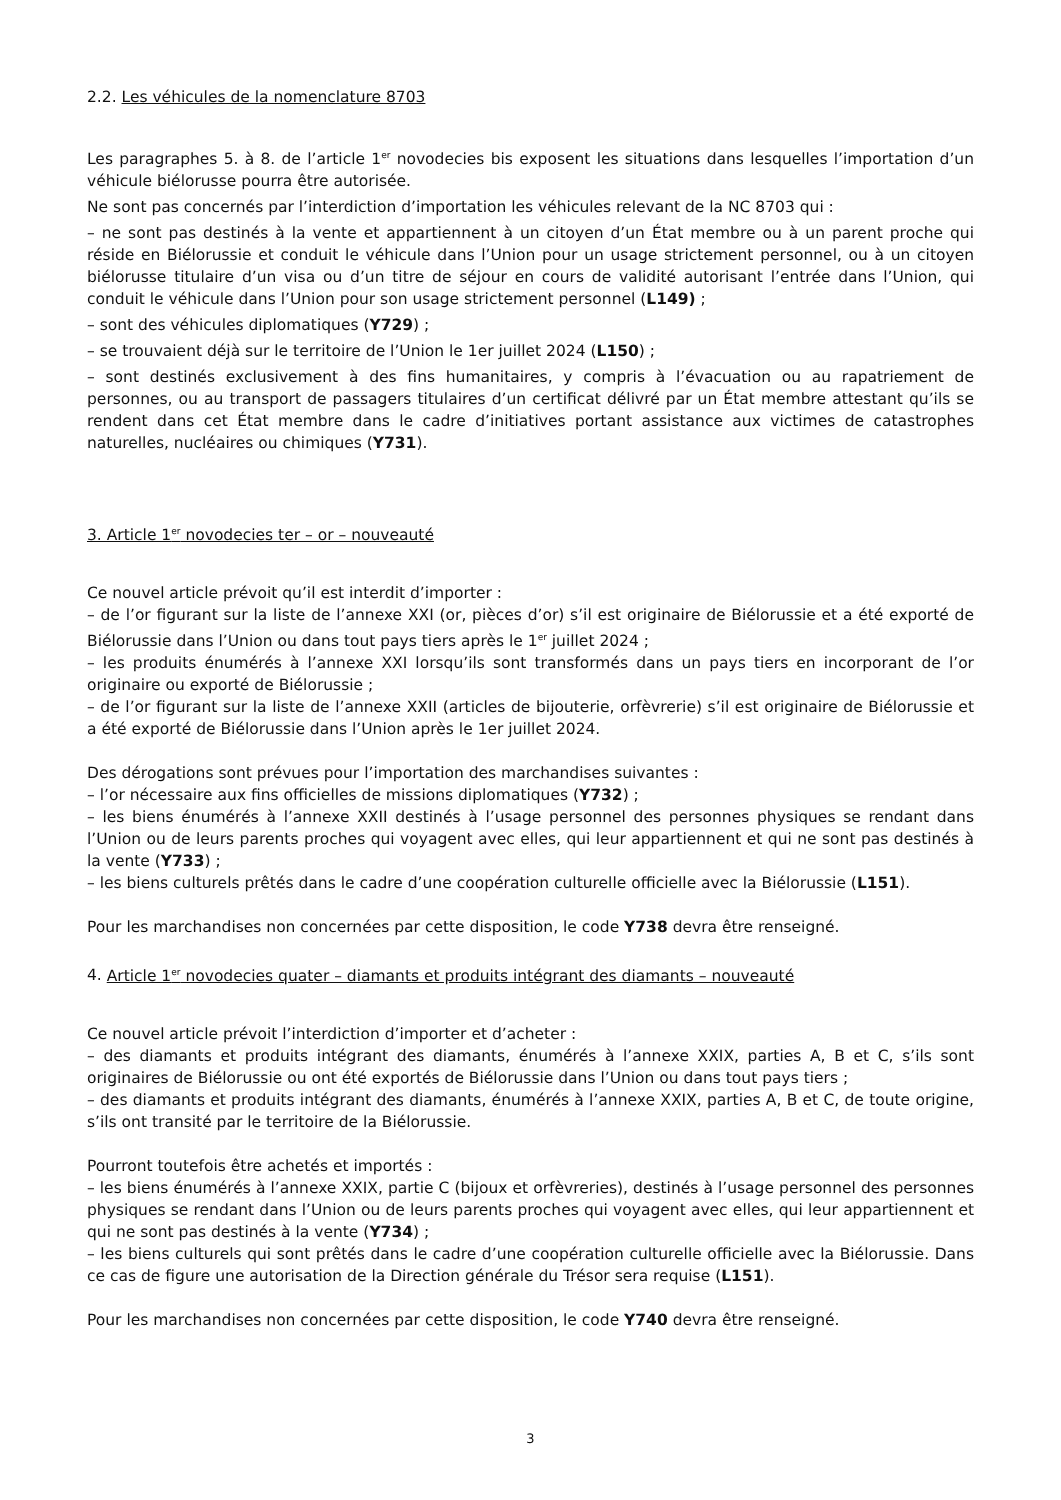2.2. Les véhicules de la nomenclature 8703
Les paragraphes 5. à 8. de l’article 1<sup>er</sup> novodecies bis exposent les situations dans lesquelles l’importation d’un véhicule biélorusse pourra être autorisée.
Ne sont pas concernés par l’interdiction d’importation les véhicules relevant de la NC 8703 qui :
– ne sont pas destinés à la vente et appartiennent à un citoyen d’un État membre ou à un parent proche qui réside en Biélorussie et conduit le véhicule dans l’Union pour un usage strictement personnel, ou à un citoyen biélorusse titulaire d’un visa ou d’un titre de séjour en cours de validité autorisant l’entrée dans l’Union, qui conduit le véhicule dans l’Union pour son usage strictement personnel (L149) ;
– sont des véhicules diplomatiques (Y729) ;
– se trouvaient déjà sur le territoire de l’Union le 1er juillet 2024 (L150) ;
– sont destinés exclusivement à des fins humanitaires, y compris à l’évacuation ou au rapatriement de personnes, ou au transport de passagers titulaires d’un certificat délivré par un État membre attestant qu’ils se rendent dans cet État membre dans le cadre d’initiatives portant assistance aux victimes de catastrophes naturelles, nucléaires ou chimiques (Y731).
3. Article 1<sup>er</sup> novodecies ter – or – nouveauté
Ce nouvel article prévoit qu’il est interdit d’importer :
– de l’or figurant sur la liste de l’annexe XXI (or, pièces d’or) s’il est originaire de Biélorussie et a été exporté de Biélorussie dans l’Union ou dans tout pays tiers après le 1<sup>er</sup> juillet 2024 ;
– les produits énumérés à l’annexe XXI lorsqu’ils sont transformés dans un pays tiers en incorporant de l’or originaire ou exporté de Biélorussie ;
– de l’or figurant sur la liste de l’annexe XXII (articles de bijouterie, orfèvrerie) s’il est originaire de Biélorussie et a été exporté de Biélorussie dans l’Union après le 1er juillet 2024.
Des dérogations sont prévues pour l’importation des marchandises suivantes :
– l’or nécessaire aux fins officielles de missions diplomatiques (Y732) ;
– les biens énumérés à l’annexe XXII destinés à l’usage personnel des personnes physiques se rendant dans l’Union ou de leurs parents proches qui voyagent avec elles, qui leur appartiennent et qui ne sont pas destinés à la vente (Y733) ;
– les biens culturels prêtés dans le cadre d’une coopération culturelle officielle avec la Biélorussie (L151).
Pour les marchandises non concernées par cette disposition, le code Y738 devra être renseigné.
4. Article 1<sup>er</sup> novodecies quater – diamants et produits intégrant des diamants – nouveauté
Ce nouvel article prévoit l’interdiction d’importer et d’acheter :
– des diamants et produits intégrant des diamants, énumérés à l’annexe XXIX, parties A, B et C, s’ils sont originaires de Biélorussie ou ont été exportés de Biélorussie dans l’Union ou dans tout pays tiers ;
– des diamants et produits intégrant des diamants, énumérés à l’annexe XXIX, parties A, B et C, de toute origine, s’ils ont transité par le territoire de la Biélorussie.
Pourront toutefois être achetés et importés :
– les biens énumérés à l’annexe XXIX, partie C (bijoux et orfèvreries), destinés à l’usage personnel des personnes physiques se rendant dans l’Union ou de leurs parents proches qui voyagent avec elles, qui leur appartiennent et qui ne sont pas destinés à la vente (Y734) ;
– les biens culturels qui sont prêtés dans le cadre d’une coopération culturelle officielle avec la Biélorussie. Dans ce cas de figure une autorisation de la Direction générale du Trésor sera requise (L151).
Pour les marchandises non concernées par cette disposition, le code Y740 devra être renseigné.
3